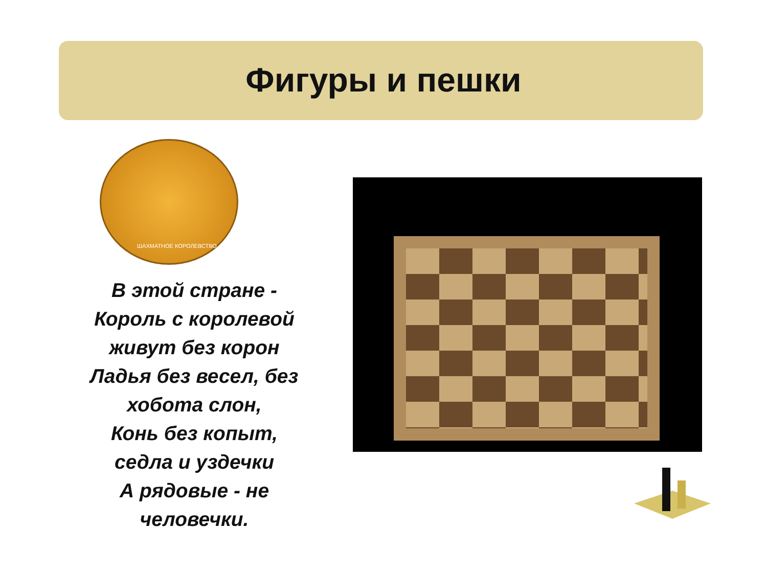Фигуры и пешки
ШАХМАТНОЕ КОРОЛЕВСТВО
В этой стране -
Король с королевой
живут без корон
Ладья без весел, без
хобота слон,
Конь без копыт,
седла и уздечки
А рядовые - не
человечки.